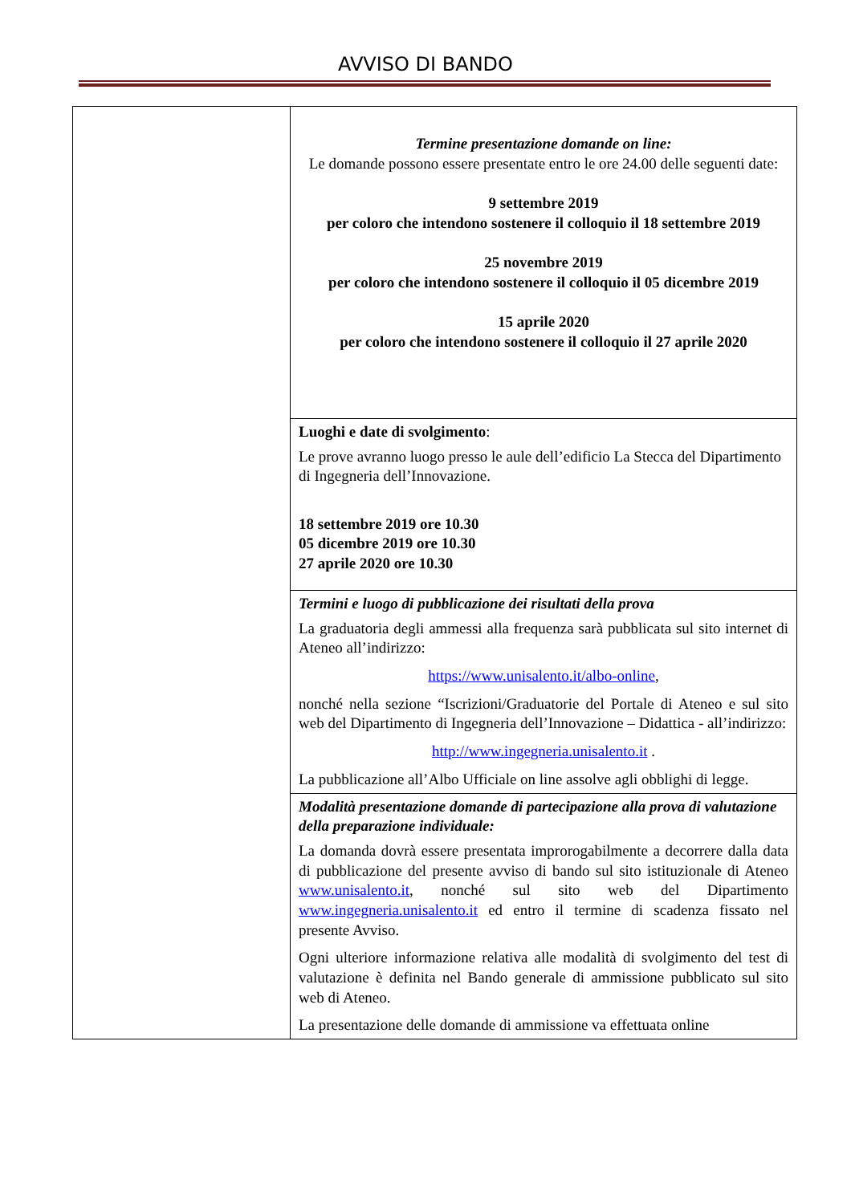AVVISO DI BANDO
| | Termine presentazione domande on line: Le domande possono essere presentate entro le ore 24.00 delle seguenti date: 9 settembre 2019 per coloro che intendono sostenere il colloquio il 18 settembre 2019 25 novembre 2019 per coloro che intendono sostenere il colloquio il 05 dicembre 2019 15 aprile 2020 per coloro che intendono sostenere il colloquio il 27 aprile 2020 |
| | Luoghi e date di svolgimento : Le prove avranno luogo presso le aule dell’edificio La Stecca del Dipartimento di Ingegneria dell’Innovazione. 18 settembre 2019 ore 10.30 05 dicembre 2019 ore 10.30 27 aprile 2020 ore 10.30 |
| | Termini e luogo di pubblicazione dei risultati della prova La graduatoria degli ammessi alla frequenza sarà pubblicata sul sito internet di Ateneo all’indirizzo: https://www.unisalento.it/albo-online , nonché nella sezione “Iscrizioni/Graduatorie del Portale di Ateneo e sul sito web del Dipartimento di Ingegneria dell’Innovazione – Didattica - all’indirizzo: http://www.ingegneria.unisalento.it . La pubblicazione all’Albo Ufficiale on line assolve agli obblighi di legge. |
| | Modalità presentazione domande di partecipazione alla prova di valutazione della preparazione individuale: La domanda dovrà essere presentata improrogabilmente a decorrere dalla data di pubblicazione del presente avviso di bando sul sito istituzionale di Ateneo www.unisalento.it , nonché sul sito web del Dipartimento www.ingegneria.unisalento.it ed entro il termine di scadenza fissato nel presente Avviso. Ogni ulteriore informazione relativa alle modalità di svolgimento del test di valutazione è definita nel Bando generale di ammissione pubblicato sul sito web di Ateneo. La presentazione delle domande di ammissione va effettuata online |